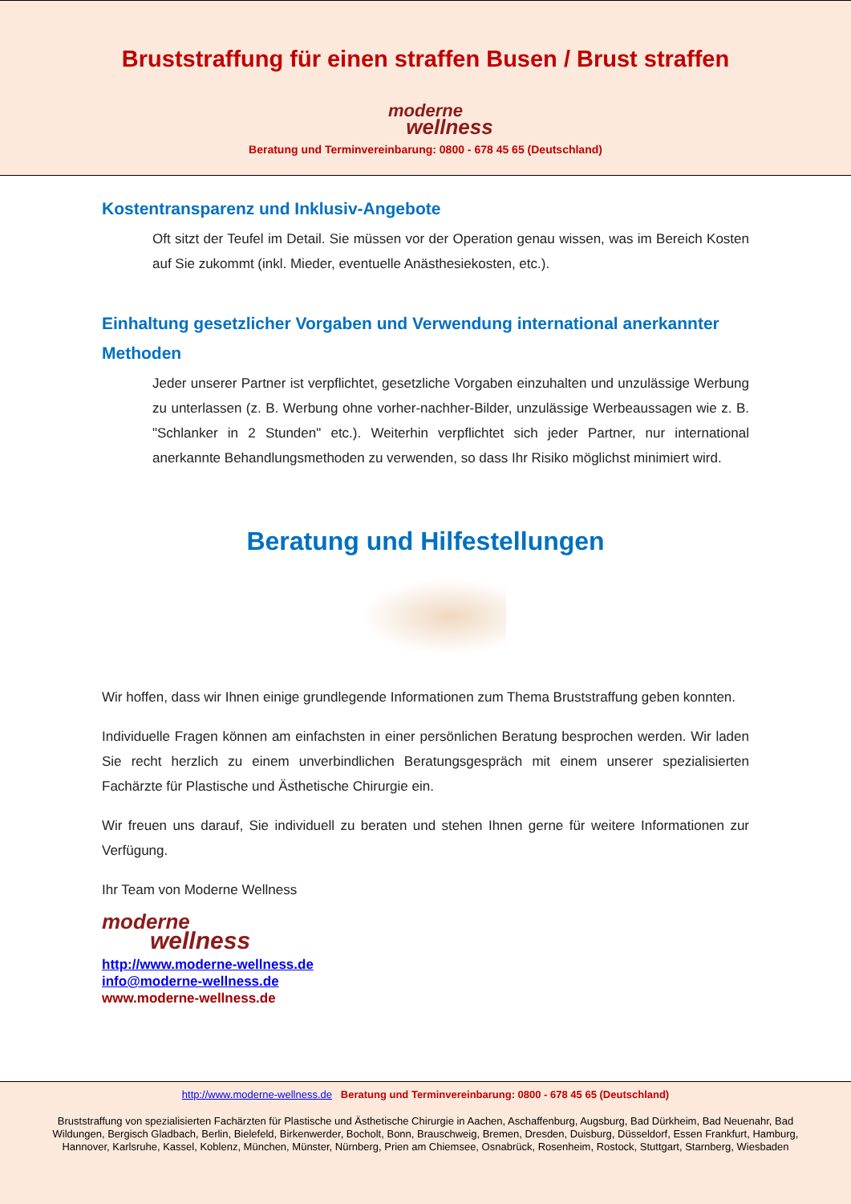Bruststraffung für einen straffen Busen / Brust straffen
moderne
wellness
Beratung und Terminvereinbarung: 0800 - 678 45 65 (Deutschland)
Kostentransparenz und Inklusiv-Angebote
Oft sitzt der Teufel im Detail. Sie müssen vor der Operation genau wissen, was im Bereich Kosten auf Sie zukommt (inkl. Mieder, eventuelle Anästhesiekosten, etc.).
Einhaltung gesetzlicher Vorgaben und Verwendung international anerkannter Methoden
Jeder unserer Partner ist verpflichtet, gesetzliche Vorgaben einzuhalten und unzulässige Werbung zu unterlassen (z. B. Werbung ohne vorher-nachher-Bilder, unzulässige Werbeaussagen wie z. B. "Schlanker in 2 Stunden" etc.). Weiterhin verpflichtet sich jeder Partner, nur international anerkannte Behandlungsmethoden zu verwenden, so dass Ihr Risiko möglichst minimiert wird.
Beratung und Hilfestellungen
Wir hoffen, dass wir Ihnen einige grundlegende Informationen zum Thema Bruststraffung geben konnten.
Individuelle Fragen können am einfachsten in einer persönlichen Beratung besprochen werden. Wir laden Sie recht herzlich zu einem unverbindlichen Beratungsgespräch mit einem unserer spezialisierten Fachärzte für Plastische und Ästhetische Chirurgie ein.
Wir freuen uns darauf, Sie individuell zu beraten und stehen Ihnen gerne für weitere Informationen zur Verfügung.
Ihr Team von Moderne Wellness
moderne
wellness
http://www.moderne-wellness.de
info@moderne-wellness.de
www.moderne-wellness.de
http://www.moderne-wellness.de Beratung und Terminvereinbarung: 0800 - 678 45 65 (Deutschland)
Bruststraffung von spezialisierten Fachärzten für Plastische und Ästhetische Chirurgie in Aachen, Aschaffenburg, Augsburg, Bad Dürkheim, Bad Neuenahr, Bad Wildungen, Bergisch Gladbach, Berlin, Bielefeld, Birkenwerder, Bocholt, Bonn, Brauschweig, Bremen, Dresden, Duisburg, Düsseldorf, Essen Frankfurt, Hamburg, Hannover, Karlsruhe, Kassel, Koblenz, München, Münster, Nürnberg, Prien am Chiemsee, Osnabrück, Rosenheim, Rostock, Stuttgart, Starnberg, Wiesbaden